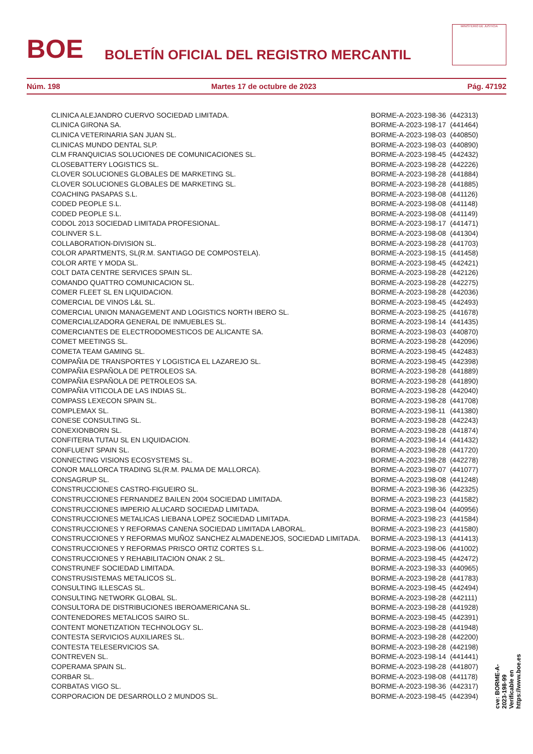BOE
BOLETÍN OFICIAL DEL REGISTRO MERCANTIL
MINISTERIO DE JUSTICIA
Núm. 198 Martes 17 de octubre de 2023 Pág. 47192
| CLINICA ALEJANDRO CUERVO SOCIEDAD LIMITADA. | BORME-A-2023-198-36 | (442313) |
| CLINICA GIRONA SA. | BORME-A-2023-198-17 | (441464) |
| CLINICA VETERINARIA SAN JUAN SL. | BORME-A-2023-198-03 | (440850) |
| CLINICAS MUNDO DENTAL SLP. | BORME-A-2023-198-03 | (440890) |
| CLM FRANQUICIAS SOLUCIONES DE COMUNICACIONES SL. | BORME-A-2023-198-45 | (442432) |
| CLOSEBATTERY LOGISTICS SL. | BORME-A-2023-198-28 | (442226) |
| CLOVER SOLUCIONES GLOBALES DE MARKETING SL. | BORME-A-2023-198-28 | (441884) |
| CLOVER SOLUCIONES GLOBALES DE MARKETING SL. | BORME-A-2023-198-28 | (441885) |
| COACHING PASAPAS S.L. | BORME-A-2023-198-08 | (441126) |
| CODED PEOPLE S.L. | BORME-A-2023-198-08 | (441148) |
| CODED PEOPLE S.L. | BORME-A-2023-198-08 | (441149) |
| CODOL 2013 SOCIEDAD LIMITADA PROFESIONAL. | BORME-A-2023-198-17 | (441471) |
| COLINVER S.L. | BORME-A-2023-198-08 | (441304) |
| COLLABORATION-DIVISION SL. | BORME-A-2023-198-28 | (441703) |
| COLOR APARTMENTS, SL(R.M. SANTIAGO DE COMPOSTELA). | BORME-A-2023-198-15 | (441458) |
| COLOR ARTE Y MODA SL. | BORME-A-2023-198-45 | (442421) |
| COLT DATA CENTRE SERVICES SPAIN SL. | BORME-A-2023-198-28 | (442126) |
| COMANDO QUATTRO COMUNICACION SL. | BORME-A-2023-198-28 | (442275) |
| COMER FLEET SL EN LIQUIDACION. | BORME-A-2023-198-28 | (442036) |
| COMERCIAL DE VINOS L&L SL. | BORME-A-2023-198-45 | (442493) |
| COMERCIAL UNION MANAGEMENT AND LOGISTICS NORTH IBERO SL. | BORME-A-2023-198-25 | (441678) |
| COMERCIALIZADORA GENERAL DE INMUEBLES SL. | BORME-A-2023-198-14 | (441435) |
| COMERCIANTES DE ELECTRODOMESTICOS DE ALICANTE SA. | BORME-A-2023-198-03 | (440870) |
| COMET MEETINGS SL. | BORME-A-2023-198-28 | (442096) |
| COMETA TEAM GAMING SL. | BORME-A-2023-198-45 | (442483) |
| COMPAÑIA DE TRANSPORTES Y LOGISTICA EL LAZAREJO SL. | BORME-A-2023-198-45 | (442398) |
| COMPAÑIA ESPAÑOLA DE PETROLEOS SA. | BORME-A-2023-198-28 | (441889) |
| COMPAÑIA ESPAÑOLA DE PETROLEOS SA. | BORME-A-2023-198-28 | (441890) |
| COMPAÑIA VITICOLA DE LAS INDIAS SL. | BORME-A-2023-198-28 | (442040) |
| COMPASS LEXECON SPAIN SL. | BORME-A-2023-198-28 | (441708) |
| COMPLEMAX SL. | BORME-A-2023-198-11 | (441380) |
| CONESE CONSULTING SL. | BORME-A-2023-198-28 | (442243) |
| CONEXIONBORN SL. | BORME-A-2023-198-28 | (441874) |
| CONFITERIA TUTAU SL EN LIQUIDACION. | BORME-A-2023-198-14 | (441432) |
| CONFLUENT SPAIN SL. | BORME-A-2023-198-28 | (441720) |
| CONNECTING VISIONS ECOSYSTEMS SL. | BORME-A-2023-198-28 | (442278) |
| CONOR MALLORCA TRADING SL(R.M. PALMA DE MALLORCA). | BORME-A-2023-198-07 | (441077) |
| CONSAGRUP SL. | BORME-A-2023-198-08 | (441248) |
| CONSTRUCCIONES CASTRO-FIGUEIRO SL. | BORME-A-2023-198-36 | (442325) |
| CONSTRUCCIONES FERNANDEZ BAILEN 2004 SOCIEDAD LIMITADA. | BORME-A-2023-198-23 | (441582) |
| CONSTRUCCIONES IMPERIO ALUCARD SOCIEDAD LIMITADA. | BORME-A-2023-198-04 | (440956) |
| CONSTRUCCIONES METALICAS LIEBANA LOPEZ SOCIEDAD LIMITADA. | BORME-A-2023-198-23 | (441584) |
| CONSTRUCCIONES Y REFORMAS CANENA SOCIEDAD LIMITADA LABORAL. | BORME-A-2023-198-23 | (441580) |
| CONSTRUCCIONES Y REFORMAS MUÑOZ SANCHEZ ALMADENEJOS, SOCIEDAD LIMITADA. | BORME-A-2023-198-13 | (441413) |
| CONSTRUCCIONES Y REFORMAS PRISCO ORTIZ CORTES S.L. | BORME-A-2023-198-06 | (441002) |
| CONSTRUCCIONES Y REHABILITACION ONAK 2 SL. | BORME-A-2023-198-45 | (442472) |
| CONSTRUNEF SOCIEDAD LIMITADA. | BORME-A-2023-198-33 | (440965) |
| CONSTRUSISTEMAS METALICOS SL. | BORME-A-2023-198-28 | (441783) |
| CONSULTING ILLESCAS SL. | BORME-A-2023-198-45 | (442494) |
| CONSULTING NETWORK GLOBAL SL. | BORME-A-2023-198-28 | (442111) |
| CONSULTORA DE DISTRIBUCIONES IBEROAMERICANA SL. | BORME-A-2023-198-28 | (441928) |
| CONTENEDORES METALICOS SAIRO SL. | BORME-A-2023-198-45 | (442391) |
| CONTENT MONETIZATION TECHNOLOGY SL. | BORME-A-2023-198-28 | (441948) |
| CONTESTA SERVICIOS AUXILIARES SL. | BORME-A-2023-198-28 | (442200) |
| CONTESTA TELESERVICIOS SA. | BORME-A-2023-198-28 | (442198) |
| CONTREVEN SL. | BORME-A-2023-198-14 | (441441) |
| COPERAMA SPAIN SL. | BORME-A-2023-198-28 | (441807) |
| CORBAR SL. | BORME-A-2023-198-08 | (441178) |
| CORBATAS VIGO SL. | BORME-A-2023-198-36 | (442317) |
| CORPORACION DE DESARROLLO 2 MUNDOS SL. | BORME-A-2023-198-45 | (442394) |
cve: BORME-A-2023-198-99
Verificable en https://www.boe.es